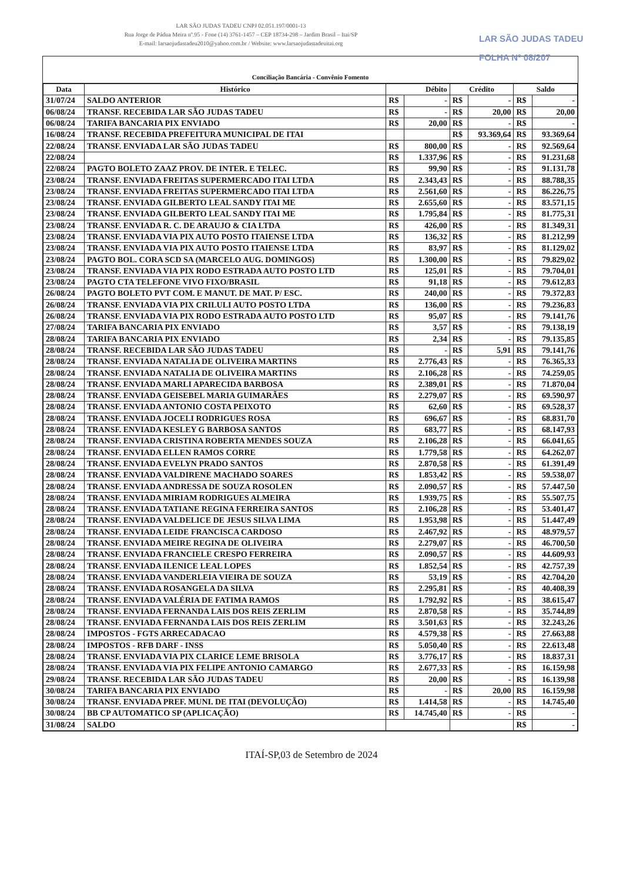LAR SÃO JUDAS TADEU CNPJ 02.051.197/0001-13
Rua Jorge de Pádua Meira nº.95 - Fone (14) 3761-1457 – CEP 18734-298 – Jardim Brasil – Itai/SP
E-mail: larsaojudastadeu2010@yahoo.com.br / Website: www.larsaojudastadeuitai.org
LAR SÃO JUDAS TADEU
FOLHA Nº 08/207
Conciliação Bancária - Convênio Fomento
| Data | Histórico | Débito | | Crédito | | Saldo | |
| --- | --- | --- | --- | --- | --- | --- | --- |
| 31/07/24 | SALDO ANTERIOR | R$ | - | R$ | - | R$ | - |
| 06/08/24 | TRANSF. RECEBIDA LAR SÃO JUDAS TADEU | R$ | - | R$ | 20,00 | R$ | 20,00 |
| 06/08/24 | TARIFA BANCARIA PIX ENVIADO | R$ | 20,00 | R$ | - | R$ | - |
| 16/08/24 | TRANSF. RECEBIDA PREFEITURA MUNICIPAL DE ITAI | | | R$ | 93.369,64 | R$ | 93.369,64 |
| 22/08/24 | TRANSF. ENVIADA LAR SÃO JUDAS TADEU | R$ | 800,00 | R$ | - | R$ | 92.569,64 |
| 22/08/24 | | R$ | 1.337,96 | R$ | - | R$ | 91.231,68 |
| 22/08/24 | PAGTO BOLETO ZAAZ PROV. DE INTER. E TELEC. | R$ | 99,90 | R$ | - | R$ | 91.131,78 |
| 23/08/24 | TRANSF. ENVIADA FREITAS SUPERMERCADO ITAI LTDA | R$ | 2.343,43 | R$ | - | R$ | 88.788,35 |
| 23/08/24 | TRANSF. ENVIADA FREITAS SUPERMERCADO ITAI LTDA | R$ | 2.561,60 | R$ | - | R$ | 86.226,75 |
| 23/08/24 | TRANSF. ENVIADA GILBERTO LEAL SANDY ITAI ME | R$ | 2.655,60 | R$ | - | R$ | 83.571,15 |
| 23/08/24 | TRANSF. ENVIADA GILBERTO LEAL SANDY ITAI ME | R$ | 1.795,84 | R$ | - | R$ | 81.775,31 |
| 23/08/24 | TRANSF. ENVIADA R. C. DE ARAUJO & CIA LTDA | R$ | 426,00 | R$ | - | R$ | 81.349,31 |
| 23/08/24 | TRANSF. ENVIADA VIA PIX AUTO POSTO ITAIENSE LTDA | R$ | 136,32 | R$ | - | R$ | 81.212,99 |
| 23/08/24 | TRANSF. ENVIADA VIA PIX AUTO POSTO ITAIENSE LTDA | R$ | 83,97 | R$ | - | R$ | 81.129,02 |
| 23/08/24 | PAGTO BOL. CORA SCD SA (MARCELO AUG. DOMINGOS) | R$ | 1.300,00 | R$ | - | R$ | 79.829,02 |
| 23/08/24 | TRANSF. ENVIADA VIA PIX RODO ESTRADA AUTO POSTO LTD | R$ | 125,01 | R$ | - | R$ | 79.704,01 |
| 23/08/24 | PAGTO CTA TELEFONE VIVO FIXO/BRASIL | R$ | 91,18 | R$ | - | R$ | 79.612,83 |
| 26/08/24 | PAGTO BOLETO PVT COM. E MANUT. DE MAT. P/ ESC. | R$ | 240,00 | R$ | - | R$ | 79.372,83 |
| 26/08/24 | TRANSF. ENVIADA VIA PIX CRILULI AUTO POSTO LTDA | R$ | 136,00 | R$ | - | R$ | 79.236,83 |
| 26/08/24 | TRANSF. ENVIADA VIA PIX RODO ESTRADA AUTO POSTO LTD | R$ | 95,07 | R$ | - | R$ | 79.141,76 |
| 27/08/24 | TARIFA BANCARIA PIX ENVIADO | R$ | 3,57 | R$ | - | R$ | 79.138,19 |
| 28/08/24 | TARIFA BANCARIA PIX ENVIADO | R$ | 2,34 | R$ | - | R$ | 79.135,85 |
| 28/08/24 | TRANSF. RECEBIDA LAR SÃO JUDAS TADEU | R$ | - | R$ | 5,91 | R$ | 79.141,76 |
| 28/08/24 | TRANSF. ENVIADA NATALIA DE OLIVEIRA MARTINS | R$ | 2.776,43 | R$ | - | R$ | 76.365,33 |
| 28/08/24 | TRANSF. ENVIADA NATALIA DE OLIVEIRA MARTINS | R$ | 2.106,28 | R$ | - | R$ | 74.259,05 |
| 28/08/24 | TRANSF. ENVIADA MARLI APARECIDA BARBOSA | R$ | 2.389,01 | R$ | - | R$ | 71.870,04 |
| 28/08/24 | TRANSF. ENVIADA GEISEBEL MARIA GUIMARÃES | R$ | 2.279,07 | R$ | - | R$ | 69.590,97 |
| 28/08/24 | TRANSF. ENVIADA ANTONIO COSTA PEIXOTO | R$ | 62,60 | R$ | - | R$ | 69.528,37 |
| 28/08/24 | TRANSF. ENVIADA JOCELI RODRIGUES ROSA | R$ | 696,67 | R$ | - | R$ | 68.831,70 |
| 28/08/24 | TRANSF. ENVIADA KESLEY G BARBOSA SANTOS | R$ | 683,77 | R$ | - | R$ | 68.147,93 |
| 28/08/24 | TRANSF. ENVIADA CRISTINA ROBERTA MENDES SOUZA | R$ | 2.106,28 | R$ | - | R$ | 66.041,65 |
| 28/08/24 | TRANSF. ENVIADA ELLEN RAMOS CORRE | R$ | 1.779,58 | R$ | - | R$ | 64.262,07 |
| 28/08/24 | TRANSF. ENVIADA EVELYN PRADO SANTOS | R$ | 2.870,58 | R$ | - | R$ | 61.391,49 |
| 28/08/24 | TRANSF. ENVIADA VALDIRENE MACHADO SOARES | R$ | 1.853,42 | R$ | - | R$ | 59.538,07 |
| 28/08/24 | TRANSF. ENVIADA ANDRESSA DE SOUZA ROSOLEN | R$ | 2.090,57 | R$ | - | R$ | 57.447,50 |
| 28/08/24 | TRANSF. ENVIADA MIRIAM RODRIGUES ALMEIRA | R$ | 1.939,75 | R$ | - | R$ | 55.507,75 |
| 28/08/24 | TRANSF. ENVIADA TATIANE REGINA FERREIRA SANTOS | R$ | 2.106,28 | R$ | - | R$ | 53.401,47 |
| 28/08/24 | TRANSF. ENVIADA VALDELICE DE JESUS SILVA LIMA | R$ | 1.953,98 | R$ | - | R$ | 51.447,49 |
| 28/08/24 | TRANSF. ENVIADA LEIDE FRANCISCA CARDOSO | R$ | 2.467,92 | R$ | - | R$ | 48.979,57 |
| 28/08/24 | TRANSF. ENVIADA MEIRE REGINA DE OLIVEIRA | R$ | 2.279,07 | R$ | - | R$ | 46.700,50 |
| 28/08/24 | TRANSF. ENVIADA FRANCIELE CRESPO FERREIRA | R$ | 2.090,57 | R$ | - | R$ | 44.609,93 |
| 28/08/24 | TRANSF. ENVIADA ILENICE LEAL LOPES | R$ | 1.852,54 | R$ | - | R$ | 42.757,39 |
| 28/08/24 | TRANSF. ENVIADA VANDERLEIA VIEIRA DE SOUZA | R$ | 53,19 | R$ | - | R$ | 42.704,20 |
| 28/08/24 | TRANSF. ENVIADA ROSANGELA DA SILVA | R$ | 2.295,81 | R$ | - | R$ | 40.408,39 |
| 28/08/24 | TRANSF. ENVIADA VALÉRIA DE FATIMA RAMOS | R$ | 1.792,92 | R$ | - | R$ | 38.615,47 |
| 28/08/24 | TRANSF. ENVIADA FERNANDA LAIS DOS REIS ZERLIM | R$ | 2.870,58 | R$ | - | R$ | 35.744,89 |
| 28/08/24 | TRANSF. ENVIADA FERNANDA LAIS DOS REIS ZERLIM | R$ | 3.501,63 | R$ | - | R$ | 32.243,26 |
| 28/08/24 | IMPOSTOS - FGTS ARRECADACAO | R$ | 4.579,38 | R$ | - | R$ | 27.663,88 |
| 28/08/24 | IMPOSTOS - RFB DARF - INSS | R$ | 5.050,40 | R$ | - | R$ | 22.613,48 |
| 28/08/24 | TRANSF. ENVIADA VIA PIX CLARICE LEME BRISOLA | R$ | 3.776,17 | R$ | - | R$ | 18.837,31 |
| 28/08/24 | TRANSF. ENVIADA VIA PIX FELIPE ANTONIO CAMARGO | R$ | 2.677,33 | R$ | - | R$ | 16.159,98 |
| 29/08/24 | TRANSF. RECEBIDA LAR SÃO JUDAS TADEU | R$ | 20,00 | R$ | - | R$ | 16.139,98 |
| 30/08/24 | TARIFA BANCARIA PIX ENVIADO | R$ | - | R$ | 20,00 | R$ | 16.159,98 |
| 30/08/24 | TRANSF. ENVIADA PREF. MUNI. DE ITAI (DEVOLUÇÃO) | R$ | 1.414,58 | R$ | - | R$ | 14.745,40 |
| 30/08/24 | BB CP AUTOMATICO SP (APLICAÇÃO) | R$ | 14.745,40 | R$ | - | R$ | - |
| 31/08/24 | SALDO | | | | | R$ | - |
ITAÍ-SP,03 de Setembro de 2024